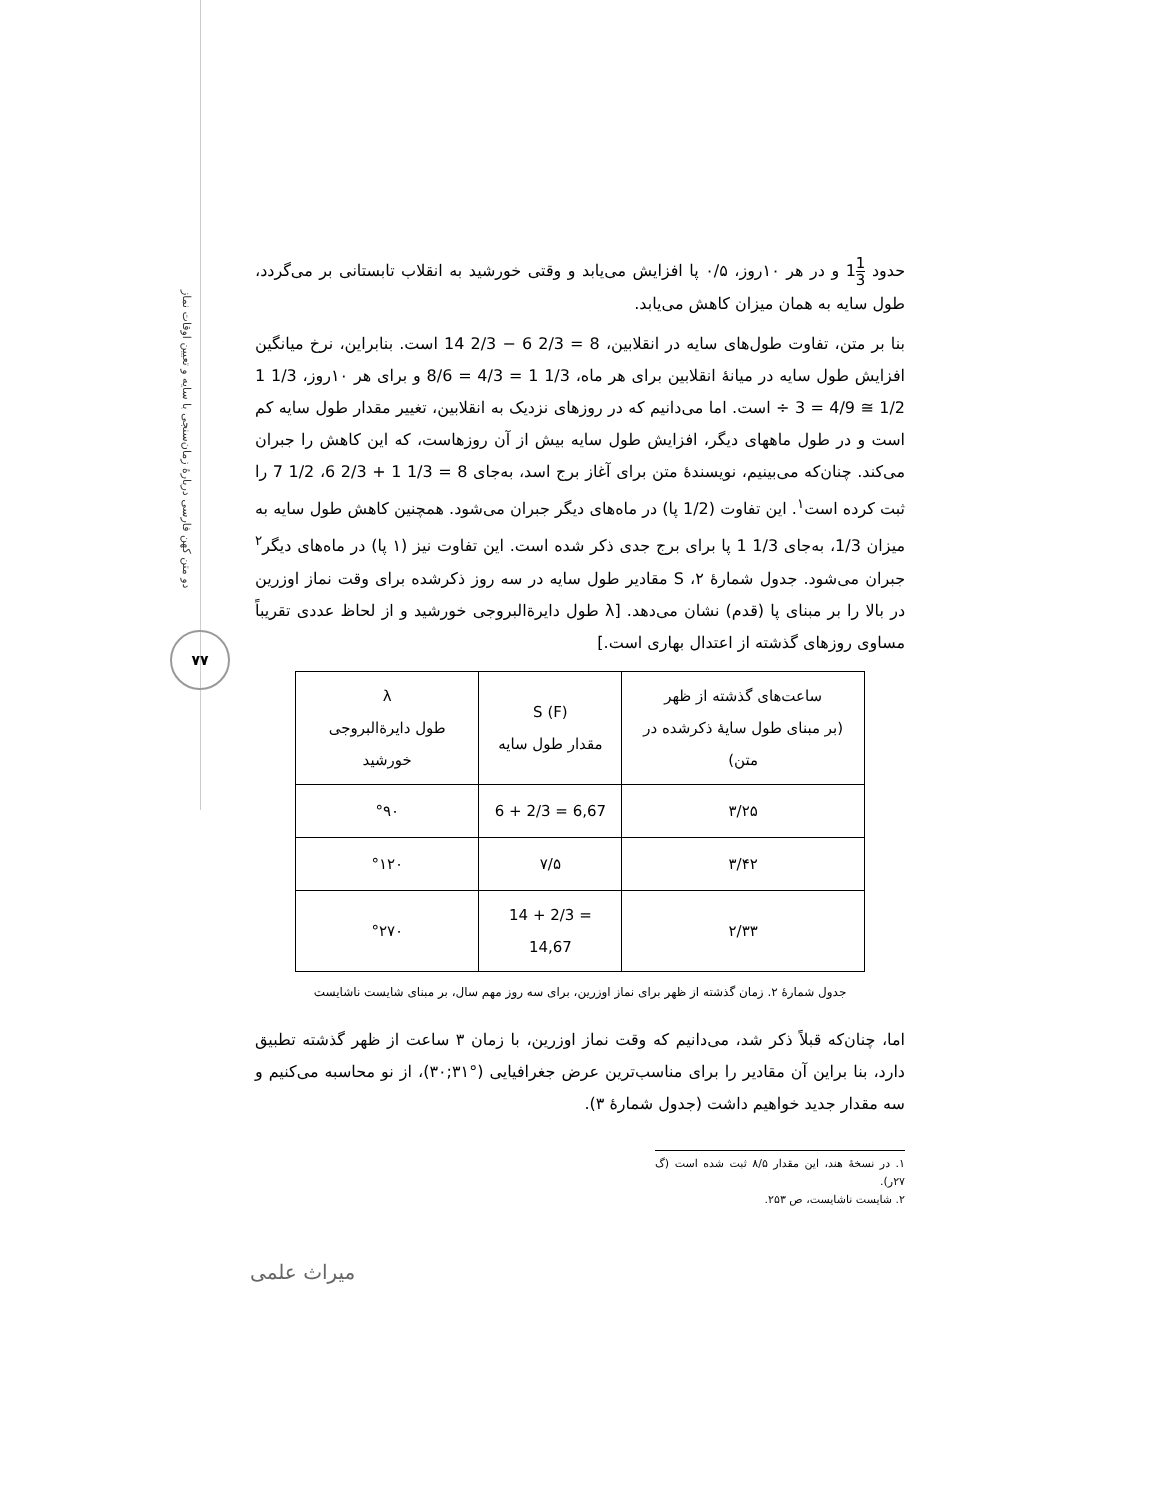دو متن کهن فارسی دربارهٔ زمان‌سنجی با سایه و تعیین اوقات نماز
۷۷
حدود 1 31 و در هر ۱۰روز، ۰/۵ پا افزایش می‌یابد و وقتی خورشید به انقلاب تابستانی بر می‌گردد، طول سایه به همان میزان کاهش می‌یابد.
بنا بر متن، تفاوت طول‌های سایه در انقلابین، 14 2/3 − 6 2/3 = 8 است. بنابراین، نرخ میانگین افزایش طول سایه در میانهٔ انقلابین برای هر ماه، 8/6 = 4/3 = 1 1/3 و برای هر ۱۰روز، 1 1/3 ÷ 3 = 4/9 ≅ 1/2 است. اما می‌دانیم که در روزهای نزدیک به انقلابین، تغییر مقدار طول سایه کم است و در طول ماههای دیگر، افزایش طول سایه بیش از آن روزهاست، که این کاهش را جبران می‌کند. چنان‌که می‌بینیم، نویسندهٔ متن برای آغاز برج اسد، به‌جای 6 2/3 + 1 1/3 = 8، 7 1/2 را ثبت کرده است<sup>۱</sup>. این تفاوت (1/2 پا) در ماه‌های دیگر جبران می‌شود. همچنین کاهش طول سایه به میزان 1/3، به‌جای 1 1/3 پا برای برج جدی ذکر شده است. این تفاوت نیز (۱ پا) در ماه‌های دیگر<sup>۲</sup> جبران می‌شود. جدول شمارهٔ ۲، S مقادیر طول سایه در سه روز ذکرشده برای وقت نماز اوزرین در بالا را بر مبنای پا (قدم) نشان می‌دهد. [λ طول دایرةالبروجی خورشید و از لحاظ عددی تقریباً مساوی روزهای گذشته از اعتدال بهاری است.]
| ساعت‌های گذشته از ظهر (بر مبنای طول سایهٔ ذکرشده در متن) | S (F) مقدار طول سایه | λ طول دایرةالبروجی خورشید |
| --- | --- | --- |
| ۳/۲۵ | 6 + 2/3 = 6,67 | °۹۰ |
| ۳/۴۲ | ۷/۵ | °۱۲۰ |
| ۲/۳۳ | 14 + 2/3 = 14,67 | °۲۷۰ |
جدول شمارهٔ ۲. زمان گذشته از ظهر برای نماز اوزرین، برای سه روز مهم سال، بر مبنای شایست ناشایست
اما، چنان‌که قبلاً ذکر شد، می‌دانیم که وقت نماز اوزرین، با زمان ۳ ساعت از ظهر گذشته تطبیق دارد، بنا براین آن مقادیر را برای مناسب‌ترین عرض جغرافیایی (°۳۱;۳۰)، از نو محاسبه می‌کنیم و سه مقدار جدید خواهیم داشت (جدول شمارهٔ ۳).
۱. در نسخهٔ هند، این مقدار ۸/۵ ثبت شده است (گ ۲۷ر).
۲. شایست ناشایست، ص ۲۵۳.
میراث علمی